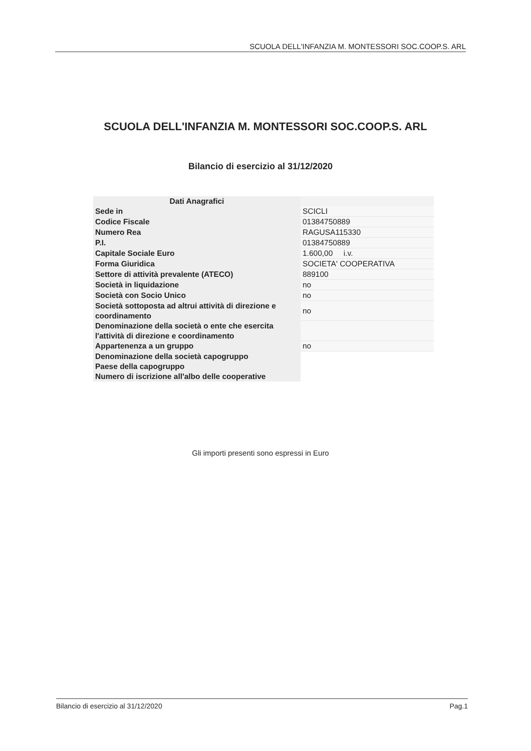SCUOLA DELL'INFANZIA M. MONTESSORI SOC.COOP.S. ARL
SCUOLA DELL'INFANZIA M. MONTESSORI SOC.COOP.S. ARL
Bilancio di esercizio al 31/12/2020
| Dati Anagrafici | |
| --- | --- |
| Sede in | SCICLI |
| Codice Fiscale | 01384750889 |
| Numero Rea | RAGUSA115330 |
| P.I. | 01384750889 |
| Capitale Sociale Euro | 1.600,00 i.v. |
| Forma Giuridica | SOCIETA' COOPERATIVA |
| Settore di attività prevalente (ATECO) | 889100 |
| Società in liquidazione | no |
| Società con Socio Unico | no |
| Società sottoposta ad altrui attività di direzione e coordinamento | no |
| Denominazione della società o ente che esercita l'attività di direzione e coordinamento | |
| Appartenenza a un gruppo | no |
| Denominazione della società capogruppo | |
| Paese della capogruppo | |
| Numero di iscrizione all'albo delle cooperative | |
Gli importi presenti sono espressi in Euro
Bilancio di esercizio al 31/12/2020 Pag.1